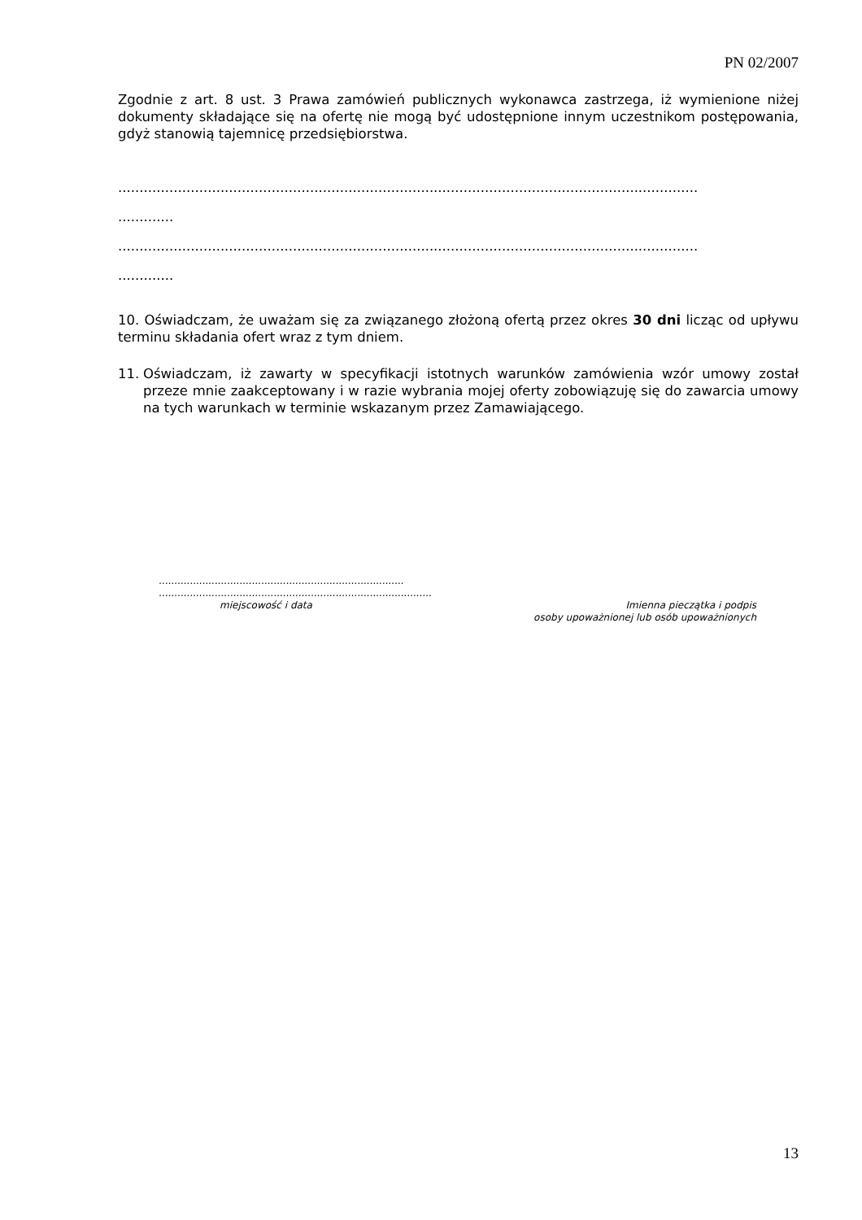PN 02/2007
Zgodnie z art. 8 ust. 3 Prawa zamówień publicznych wykonawca zastrzega, iż wymienione niżej dokumenty składające się na ofertę nie mogą być udostępnione innym uczestnikom postępowania, gdyż stanowią tajemnicę przedsiębiorstwa.
........................................................................................................................................
.............
........................................................................................................................................
.............
10. Oświadczam, że uważam się za związanego złożoną ofertą przez okres 30 dni licząc od upływu terminu składania ofert wraz z tym dniem.
11. Oświadczam, iż zawarty w specyfikacji istotnych warunków zamówienia wzór umowy został przeze mnie zaakceptowany i w razie wybrania mojej oferty zobowiązuję się do zawarcia umowy na tych warunkach w terminie wskazanym przez Zamawiającego.
...............................................................................
........................................................................................
miejscowość i data Imienna pieczątka i podpis
osoby upoważnionej lub osób upoważnionych
13